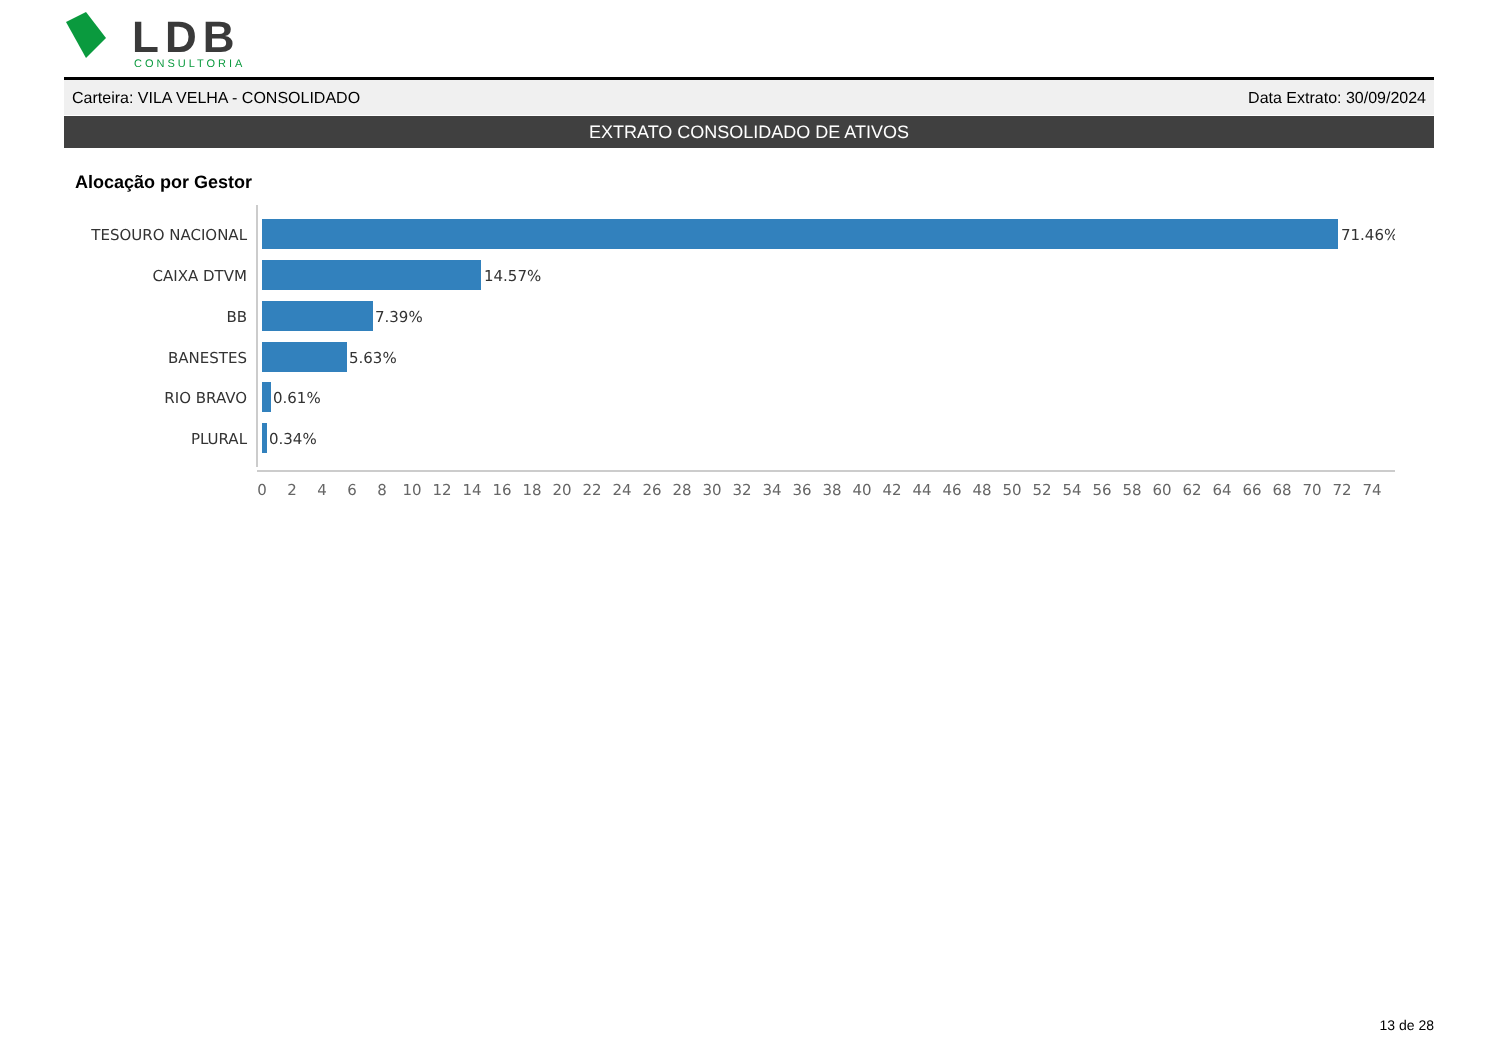LDB
CONSULTORIA
Carteira: VILA VELHA - CONSOLIDADO Data Extrato: 30/09/2024
EXTRATO CONSOLIDADO DE ATIVOS
Alocação por Gestor
TESOURO NACIONAL
CAIXA DTVM
BB
BANESTES
RIO BRAVO
PLURAL
71.46%
14.57%
7.39%
5.63%
0.61%
0.34%
0
2
4
6
8
10
12
14
16
18
20
22
24
26
28
30
32
34
36
38
40
42
44
46
48
50
52
54
56
58
60
62
64
66
68
70
72
74
13 de 28